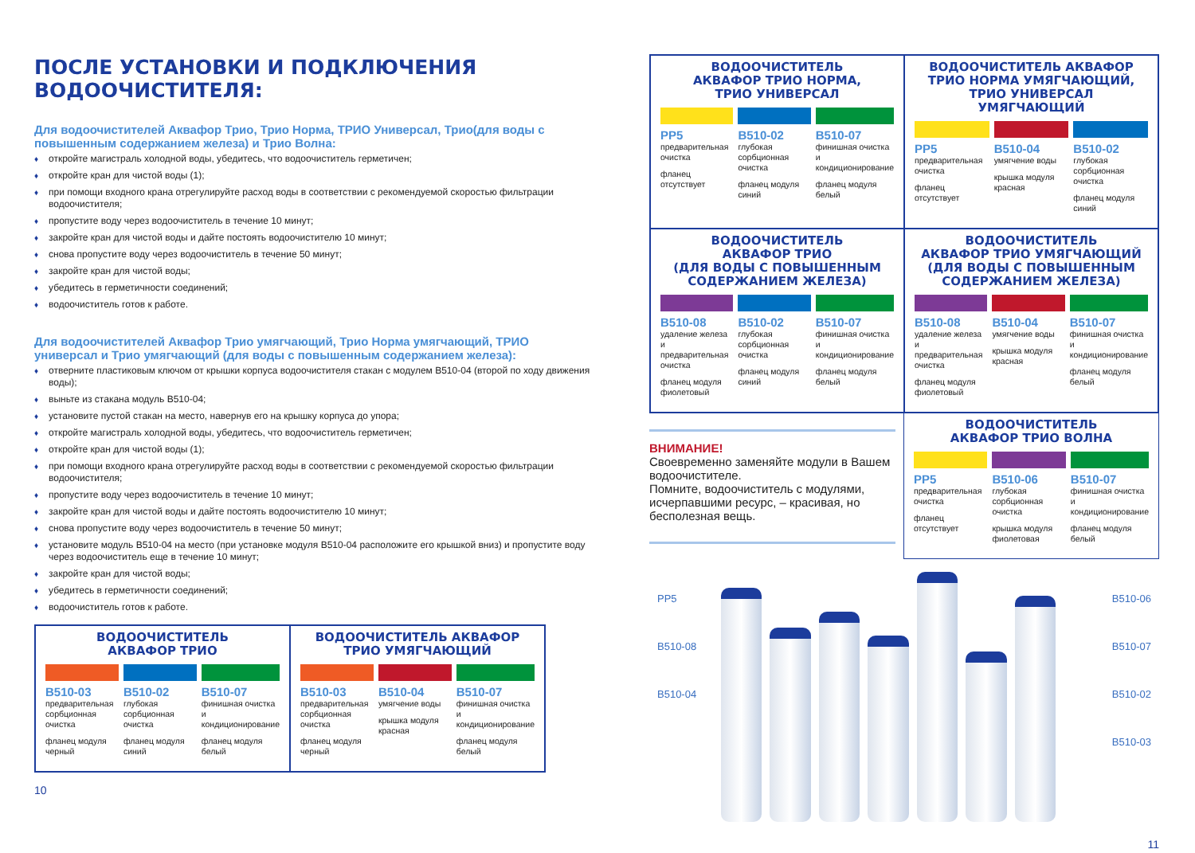ПОСЛЕ УСТАНОВКИ И ПОДКЛЮЧЕНИЯ ВОДООЧИСТИТЕЛЯ:
Для водоочистителей Аквафор Трио, Трио Норма, ТРИО Универсал, Трио(для воды с повышенным содержанием железа) и Трио Волна:
♦ откройте магистраль холодной воды, убедитесь, что водоочиститель герметичен;
♦ откройте кран для чистой воды (1);
♦ при помощи входного крана отрегулируйте расход воды в соответствии с рекомендуемой скоростью фильтрации водоочистителя;
♦ пропустите воду через водоочиститель в течение 10 минут;
♦ закройте кран для чистой воды и дайте постоять водоочистителю 10 минут;
♦ снова пропустите воду через водоочиститель в течение 50 минут;
♦ закройте кран для чистой воды;
♦ убедитесь в герметичности соединений;
♦ водоочиститель готов к работе.
Для водоочистителей Аквафор Трио умягчающий, Трио Норма умягчающий, ТРИО универсал и Трио умягчающий (для воды с повышенным содержанием железа):
♦ отверните пластиковым ключом от крышки корпуса водоочистителя стакан с модулем B510-04 (второй по ходу движения воды);
♦ выньте из стакана модуль B510-04;
♦ установите пустой стакан на место, навернув его на крышку корпуса до упора;
♦ откройте магистраль холодной воды, убедитесь, что водоочиститель герметичен;
♦ откройте кран для чистой воды (1);
♦ при помощи входного крана отрегулируйте расход воды в соответствии с рекомендуемой скоростью фильтрации водоочистителя;
♦ пропустите воду через водоочиститель в течение 10 минут;
♦ закройте кран для чистой воды и дайте постоять водоочистителю 10 минут;
♦ снова пропустите воду через водоочиститель в течение 50 минут;
♦ установите модуль B510-04 на место (при установке модуля B510-04 расположите его крышкой вниз) и пропустите воду через водоочиститель еще в течение 10 минут;
♦ закройте кран для чистой воды;
♦ убедитесь в герметичности соединений;
♦ водоочиститель готов к работе.
ВОДООЧИСТИТЕЛЬ
АКВАФОР ТРИО
B510-03
предварительная сорбционная очистка
фланец модуля черный
B510-02
глубокая сорбционная очистка
фланец модуля синий
B510-07
финишная очистка и кондиционирование
фланец модуля белый
ВОДООЧИСТИТЕЛЬ АКВАФОР
ТРИО УМЯГЧАЮЩИЙ
B510-03
предварительная сорбционная очистка
фланец модуля черный
B510-04
умягчение воды
крышка модуля красная
B510-07
финишная очистка и кондиционирование
фланец модуля белый
10
ВОДООЧИСТИТЕЛЬ
АКВАФОР ТРИО НОРМА,
ТРИО УНИВЕРСАЛ
PP5
предварительная очистка
фланец отсутствует
B510-02
глубокая сорбционная очистка
фланец модуля синий
B510-07
финишная очистка и кондиционирование
фланец модуля белый
ВОДООЧИСТИТЕЛЬ АКВАФОР
ТРИО НОРМА УМЯГЧАЮЩИЙ,
ТРИО УНИВЕРСАЛ УМЯГЧАЮЩИЙ
PP5
предварительная очистка
фланец отсутствует
B510-04
умягчение воды
крышка модуля красная
B510-02
глубокая сорбционная очистка
фланец модуля синий
ВОДООЧИСТИТЕЛЬ
АКВАФОР ТРИО
(ДЛЯ ВОДЫ С ПОВЫШЕННЫМ
СОДЕРЖАНИЕМ ЖЕЛЕЗА)
B510-08
удаление железа и предварительная очистка
фланец модуля фиолетовый
B510-02
глубокая сорбционная очистка
фланец модуля синий
B510-07
финишная очистка и кондиционирование
фланец модуля белый
ВОДООЧИСТИТЕЛЬ
АКВАФОР ТРИО УМЯГЧАЮЩИЙ
(ДЛЯ ВОДЫ С ПОВЫШЕННЫМ
СОДЕРЖАНИЕМ ЖЕЛЕЗА)
B510-08
удаление железа и предварительная очистка
фланец модуля фиолетовый
B510-04
умягчение воды
крышка модуля красная
B510-07
финишная очистка и кондиционирование
фланец модуля белый
ВНИМАНИЕ!
Своевременно заменяйте модули в Вашем водоочистителе.
Помните, водоочиститель с модулями, исчерпавшими ресурс, – красивая, но бесполезная вещь.
ВОДООЧИСТИТЕЛЬ
АКВАФОР ТРИО ВОЛНА
PP5
предварительная очистка
фланец отсутствует
B510-06
глубокая сорбционная очистка
крышка модуля фиолетовая
B510-07
финишная очистка и кондиционирование
фланец модуля белый
PP5
B510-08
B510-04
B510-06
B510-07
B510-02
B510-03
11